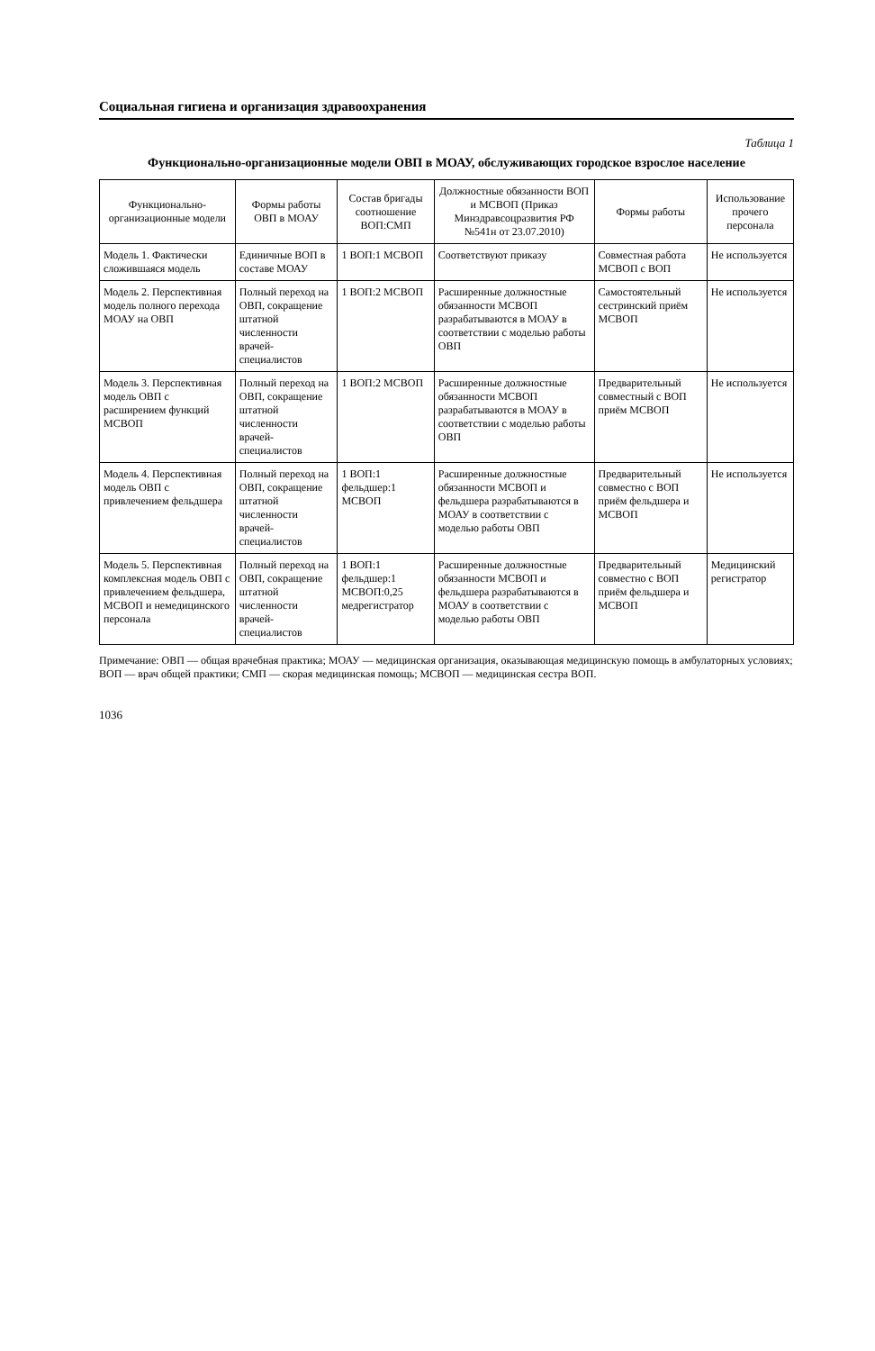Социальная гигиена и организация здравоохранения
Таблица 1
Функционально-организационные модели ОВП в МОАУ, обслуживающих городское взрослое население
| Функционально-организационные модели | Формы работы ОВП в МОАУ | Состав бригады соотношение ВОП:СМП | Должностные обязанности ВОП и МСВОП (Приказ Минздравсоцразвития РФ №541н от 23.07.2010) | Формы работы | Использование прочего персонала |
| --- | --- | --- | --- | --- | --- |
| Модель 1. Фактически сложившаяся модель | Единичные ВОП в составе МОАУ | 1 ВОП:1 МСВОП | Соответствуют приказу | Совместная работа МСВОП с ВОП | Не используется |
| Модель 2. Перспективная модель полного перехода МОАУ на ОВП | Полный переход на ОВП, сокращение штатной численности врачей-специалистов | 1 ВОП:2 МСВОП | Расширенные должностные обязанности МСВОП разрабатываются в МОАУ в соответствии с моделью работы ОВП | Самостоятельный сестринский приём МСВОП | Не используется |
| Модель 3. Перспективная модель ОВП с расширением функций МСВОП | Полный переход на ОВП, сокращение штатной численности врачей-специалистов | 1 ВОП:2 МСВОП | Расширенные должностные обязанности МСВОП разрабатываются в МОАУ в соответствии с моделью работы ОВП | Предварительный совместный с ВОП приём МСВОП | Не используется |
| Модель 4. Перспективная модель ОВП с привлечением фельдшера | Полный переход на ОВП, сокращение штатной численности врачей-специалистов | 1 ВОП:1 фельдшер:1 МСВОП | Расширенные должностные обязанности МСВОП и фельдшера разрабатываются в МОАУ в соответствии с моделью работы ОВП | Предварительный совместно с ВОП приём фельдшера и МСВОП | Не используется |
| Модель 5. Перспективная комплексная модель ОВП с привлечением фельдшера, МСВОП и немедицинского персонала | Полный переход на ОВП, сокращение штатной численности врачей-специалистов | 1 ВОП:1 фельдшер:1 МСВОП:0,25 медрегистратор | Расширенные должностные обязанности МСВОП и фельдшера разрабатываются в МОАУ в соответствии с моделью работы ОВП | Предварительный совместно с ВОП приём фельдшера и МСВОП | Медицинский регистратор |
Примечание: ОВП — общая врачебная практика; МОАУ — медицинская организация, оказывающая медицинскую помощь в амбулаторных условиях; ВОП — врач общей практики; СМП — скорая медицинская помощь; МСВОП — медицинская сестра ВОП.
1036